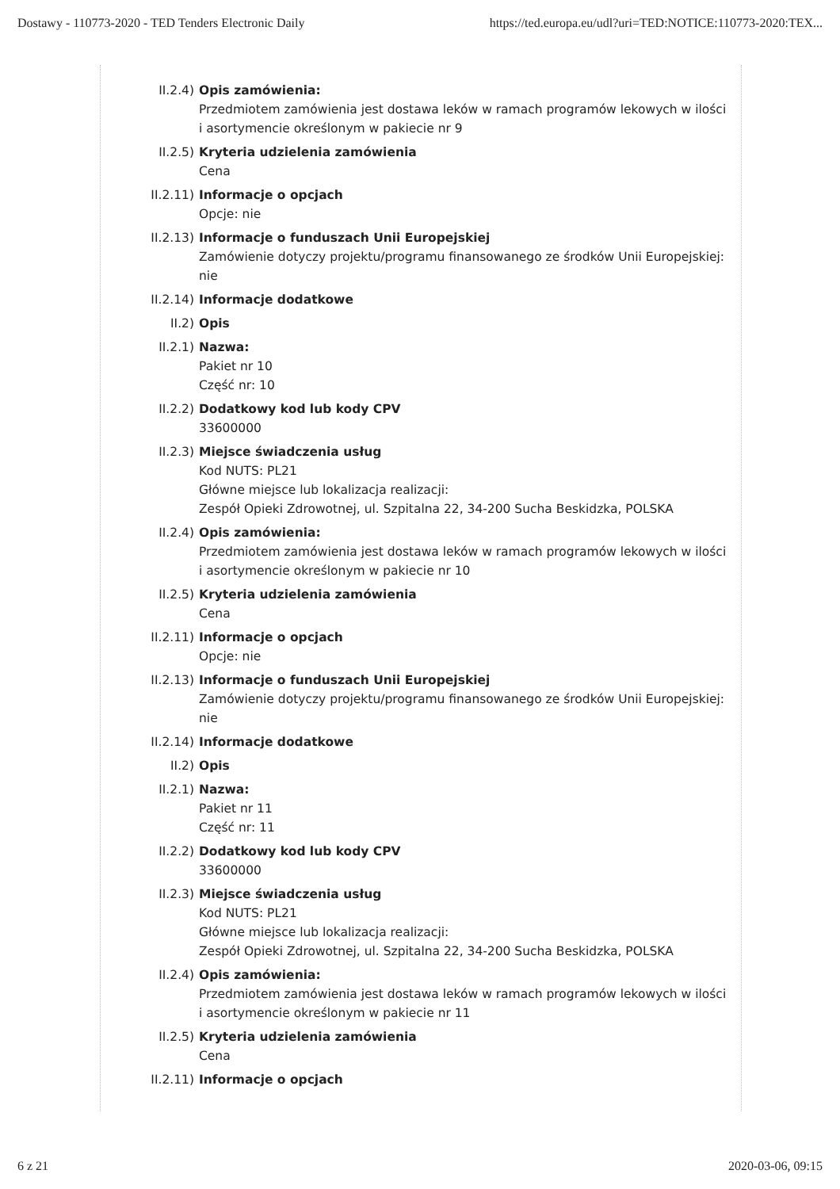Dostawy - 110773-2020 - TED Tenders Electronic Daily https://ted.europa.eu/udl?uri=TED:NOTICE:110773-2020:TEX...
II.2.4) Opis zamówienia:
Przedmiotem zamówienia jest dostawa leków w ramach programów lekowych w ilości i asortymencie określonym w pakiecie nr 9
II.2.5) Kryteria udzielenia zamówienia
Cena
II.2.11) Informacje o opcjach
Opcje: nie
II.2.13) Informacje o funduszach Unii Europejskiej
Zamówienie dotyczy projektu/programu finansowanego ze środków Unii Europejskiej: nie
II.2.14) Informacje dodatkowe
II.2) Opis
II.2.1) Nazwa:
Pakiet nr 10
Część nr: 10
II.2.2) Dodatkowy kod lub kody CPV
33600000
II.2.3) Miejsce świadczenia usług
Kod NUTS: PL21
Główne miejsce lub lokalizacja realizacji:
Zespół Opieki Zdrowotnej, ul. Szpitalna 22, 34-200 Sucha Beskidzka, POLSKA
II.2.4) Opis zamówienia:
Przedmiotem zamówienia jest dostawa leków w ramach programów lekowych w ilości i asortymencie określonym w pakiecie nr 10
II.2.5) Kryteria udzielenia zamówienia
Cena
II.2.11) Informacje o opcjach
Opcje: nie
II.2.13) Informacje o funduszach Unii Europejskiej
Zamówienie dotyczy projektu/programu finansowanego ze środków Unii Europejskiej: nie
II.2.14) Informacje dodatkowe
II.2) Opis
II.2.1) Nazwa:
Pakiet nr 11
Część nr: 11
II.2.2) Dodatkowy kod lub kody CPV
33600000
II.2.3) Miejsce świadczenia usług
Kod NUTS: PL21
Główne miejsce lub lokalizacja realizacji:
Zespół Opieki Zdrowotnej, ul. Szpitalna 22, 34-200 Sucha Beskidzka, POLSKA
II.2.4) Opis zamówienia:
Przedmiotem zamówienia jest dostawa leków w ramach programów lekowych w ilości i asortymencie określonym w pakiecie nr 11
II.2.5) Kryteria udzielenia zamówienia
Cena
II.2.11) Informacje o opcjach
6 z 21 2020-03-06, 09:15